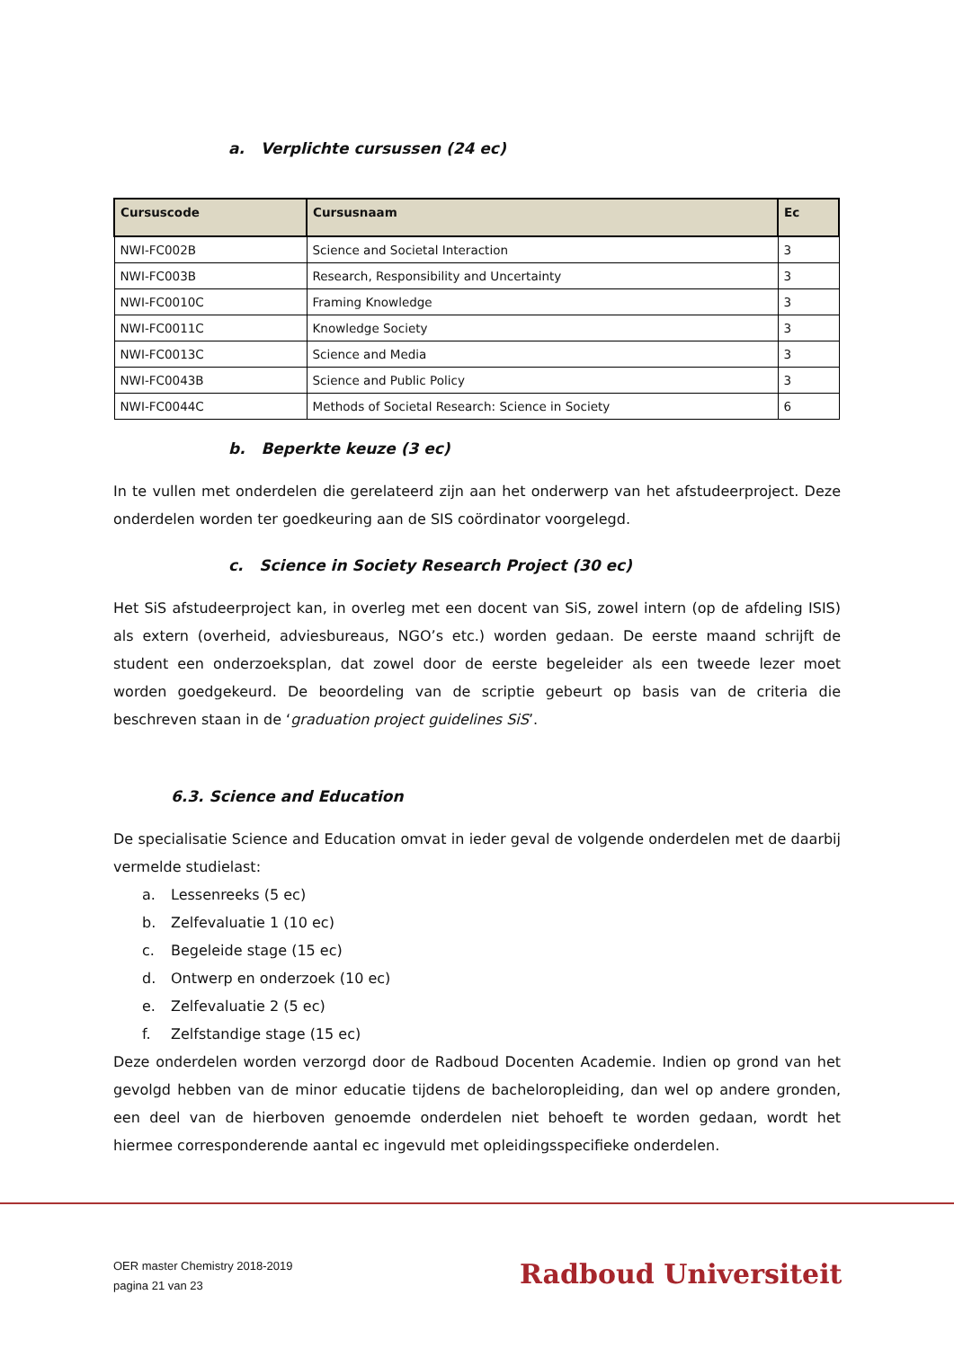a. Verplichte cursussen (24 ec)
| Cursuscode | Cursusnaam | Ec |
| --- | --- | --- |
| NWI-FC002B | Science and Societal Interaction | 3 |
| NWI-FC003B | Research, Responsibility and Uncertainty | 3 |
| NWI-FC0010C | Framing Knowledge | 3 |
| NWI-FC0011C | Knowledge Society | 3 |
| NWI-FC0013C | Science and Media | 3 |
| NWI-FC0043B | Science and Public Policy | 3 |
| NWI-FC0044C | Methods of Societal Research: Science in Society | 6 |
b. Beperkte keuze (3 ec)
In te vullen met onderdelen die gerelateerd zijn aan het onderwerp van het afstudeerproject. Deze onderdelen worden ter goedkeuring aan de SIS coördinator voorgelegd.
c. Science in Society Research Project (30 ec)
Het SiS afstudeerproject kan, in overleg met een docent van SiS, zowel intern (op de afdeling ISIS) als extern (overheid, adviesbureaus, NGO’s etc.) worden gedaan. De eerste maand schrijft de student een onderzoeksplan, dat zowel door de eerste begeleider als een tweede lezer moet worden goedgekeurd. De beoordeling van de scriptie gebeurt op basis van de criteria die beschreven staan in de ‘graduation project guidelines SiS’.
6.3. Science and Education
De specialisatie Science and Education omvat in ieder geval de volgende onderdelen met de daarbij vermelde studielast:
a. Lessenreeks (5 ec)
b. Zelfevaluatie 1 (10 ec)
c. Begeleide stage (15 ec)
d. Ontwerp en onderzoek (10 ec)
e. Zelfevaluatie 2 (5 ec)
f. Zelfstandige stage (15 ec)
Deze onderdelen worden verzorgd door de Radboud Docenten Academie. Indien op grond van het gevolgd hebben van de minor educatie tijdens de bacheloropleiding, dan wel op andere gronden, een deel van de hierboven genoemde onderdelen niet behoeft te worden gedaan, wordt het hiermee corresponderende aantal ec ingevuld met opleidingsspecifieke onderdelen.
OER master Chemistry 2018-2019
pagina 21 van 23
Radboud Universiteit